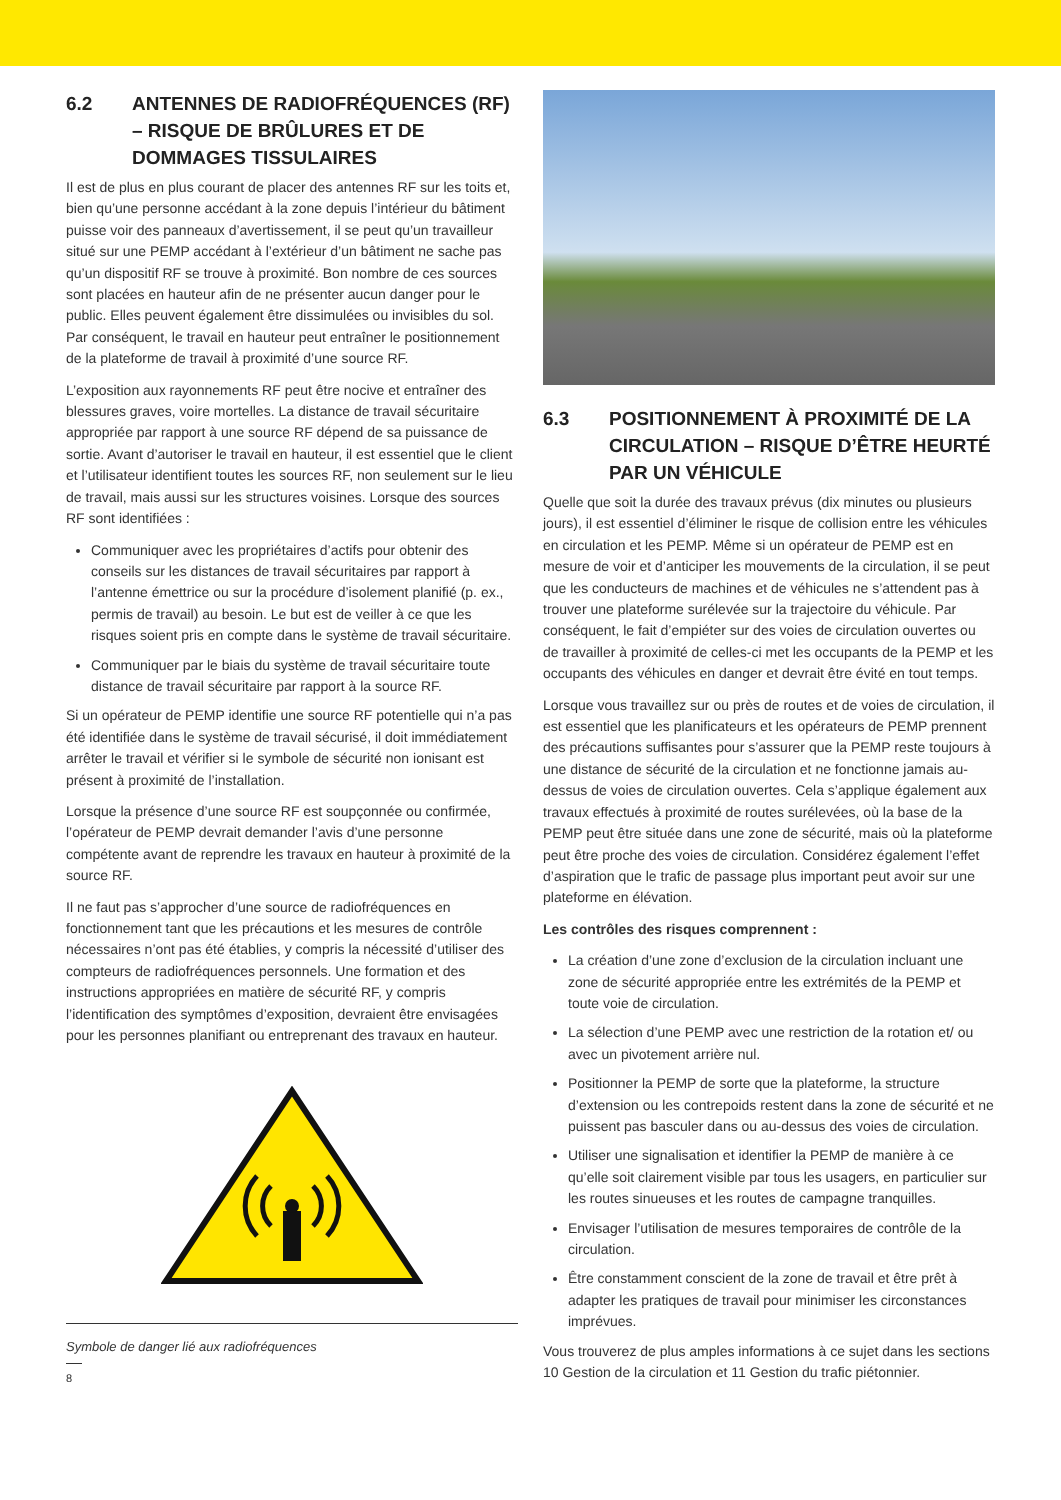6.2 ANTENNES DE RADIOFRÉQUENCES (RF) – RISQUE DE BRÛLURES ET DE DOMMAGES TISSULAIRES
Il est de plus en plus courant de placer des antennes RF sur les toits et, bien qu’une personne accédant à la zone depuis l’intérieur du bâtiment puisse voir des panneaux d’avertissement, il se peut qu’un travailleur situé sur une PEMP accédant à l’extérieur d’un bâtiment ne sache pas qu’un dispositif RF se trouve à proximité. Bon nombre de ces sources sont placées en hauteur afin de ne présenter aucun danger pour le public. Elles peuvent également être dissimulées ou invisibles du sol. Par conséquent, le travail en hauteur peut entraîner le positionnement de la plateforme de travail à proximité d’une source RF.
L’exposition aux rayonnements RF peut être nocive et entraîner des blessures graves, voire mortelles. La distance de travail sécuritaire appropriée par rapport à une source RF dépend de sa puissance de sortie. Avant d’autoriser le travail en hauteur, il est essentiel que le client et l’utilisateur identifient toutes les sources RF, non seulement sur le lieu de travail, mais aussi sur les structures voisines. Lorsque des sources RF sont identifiées :
Communiquer avec les propriétaires d’actifs pour obtenir des conseils sur les distances de travail sécuritaires par rapport à l’antenne émettrice ou sur la procédure d’isolement planifié (p. ex., permis de travail) au besoin. Le but est de veiller à ce que les risques soient pris en compte dans le système de travail sécuritaire.
Communiquer par le biais du système de travail sécuritaire toute distance de travail sécuritaire par rapport à la source RF.
Si un opérateur de PEMP identifie une source RF potentielle qui n’a pas été identifiée dans le système de travail sécurisé, il doit immédiatement arrêter le travail et vérifier si le symbole de sécurité non ionisant est présent à proximité de l’installation.
Lorsque la présence d’une source RF est soupçonnée ou confirmée, l’opérateur de PEMP devrait demander l’avis d’une personne compétente avant de reprendre les travaux en hauteur à proximité de la source RF.
Il ne faut pas s’approcher d’une source de radiofréquences en fonctionnement tant que les précautions et les mesures de contrôle nécessaires n’ont pas été établies, y compris la nécessité d’utiliser des compteurs de radiofréquences personnels. Une formation et des instructions appropriées en matière de sécurité RF, y compris l’identification des symptômes d’exposition, devraient être envisagées pour les personnes planifiant ou entreprenant des travaux en hauteur.
Symbole de danger lié aux radiofréquences
8
6.3 POSITIONNEMENT À PROXIMITÉ DE LA CIRCULATION – RISQUE D’ÊTRE HEURTÉ PAR UN VÉHICULE
Quelle que soit la durée des travaux prévus (dix minutes ou plusieurs jours), il est essentiel d’éliminer le risque de collision entre les véhicules en circulation et les PEMP. Même si un opérateur de PEMP est en mesure de voir et d’anticiper les mouvements de la circulation, il se peut que les conducteurs de machines et de véhicules ne s’attendent pas à trouver une plateforme surélevée sur la trajectoire du véhicule. Par conséquent, le fait d’empiéter sur des voies de circulation ouvertes ou de travailler à proximité de celles-ci met les occupants de la PEMP et les occupants des véhicules en danger et devrait être évité en tout temps.
Lorsque vous travaillez sur ou près de routes et de voies de circulation, il est essentiel que les planificateurs et les opérateurs de PEMP prennent des précautions suffisantes pour s’assurer que la PEMP reste toujours à une distance de sécurité de la circulation et ne fonctionne jamais au-dessus de voies de circulation ouvertes. Cela s’applique également aux travaux effectués à proximité de routes surélevées, où la base de la PEMP peut être située dans une zone de sécurité, mais où la plateforme peut être proche des voies de circulation. Considérez également l’effet d’aspiration que le trafic de passage plus important peut avoir sur une plateforme en élévation.
Les contrôles des risques comprennent :
La création d’une zone d’exclusion de la circulation incluant une zone de sécurité appropriée entre les extrémités de la PEMP et toute voie de circulation.
La sélection d’une PEMP avec une restriction de la rotation et/ ou avec un pivotement arrière nul.
Positionner la PEMP de sorte que la plateforme, la structure d’extension ou les contrepoids restent dans la zone de sécurité et ne puissent pas basculer dans ou au-dessus des voies de circulation.
Utiliser une signalisation et identifier la PEMP de manière à ce qu’elle soit clairement visible par tous les usagers, en particulier sur les routes sinueuses et les routes de campagne tranquilles.
Envisager l’utilisation de mesures temporaires de contrôle de la circulation.
Être constamment conscient de la zone de travail et être prêt à adapter les pratiques de travail pour minimiser les circonstances imprévues.
Vous trouverez de plus amples informations à ce sujet dans les sections 10 Gestion de la circulation et 11 Gestion du trafic piétonnier.